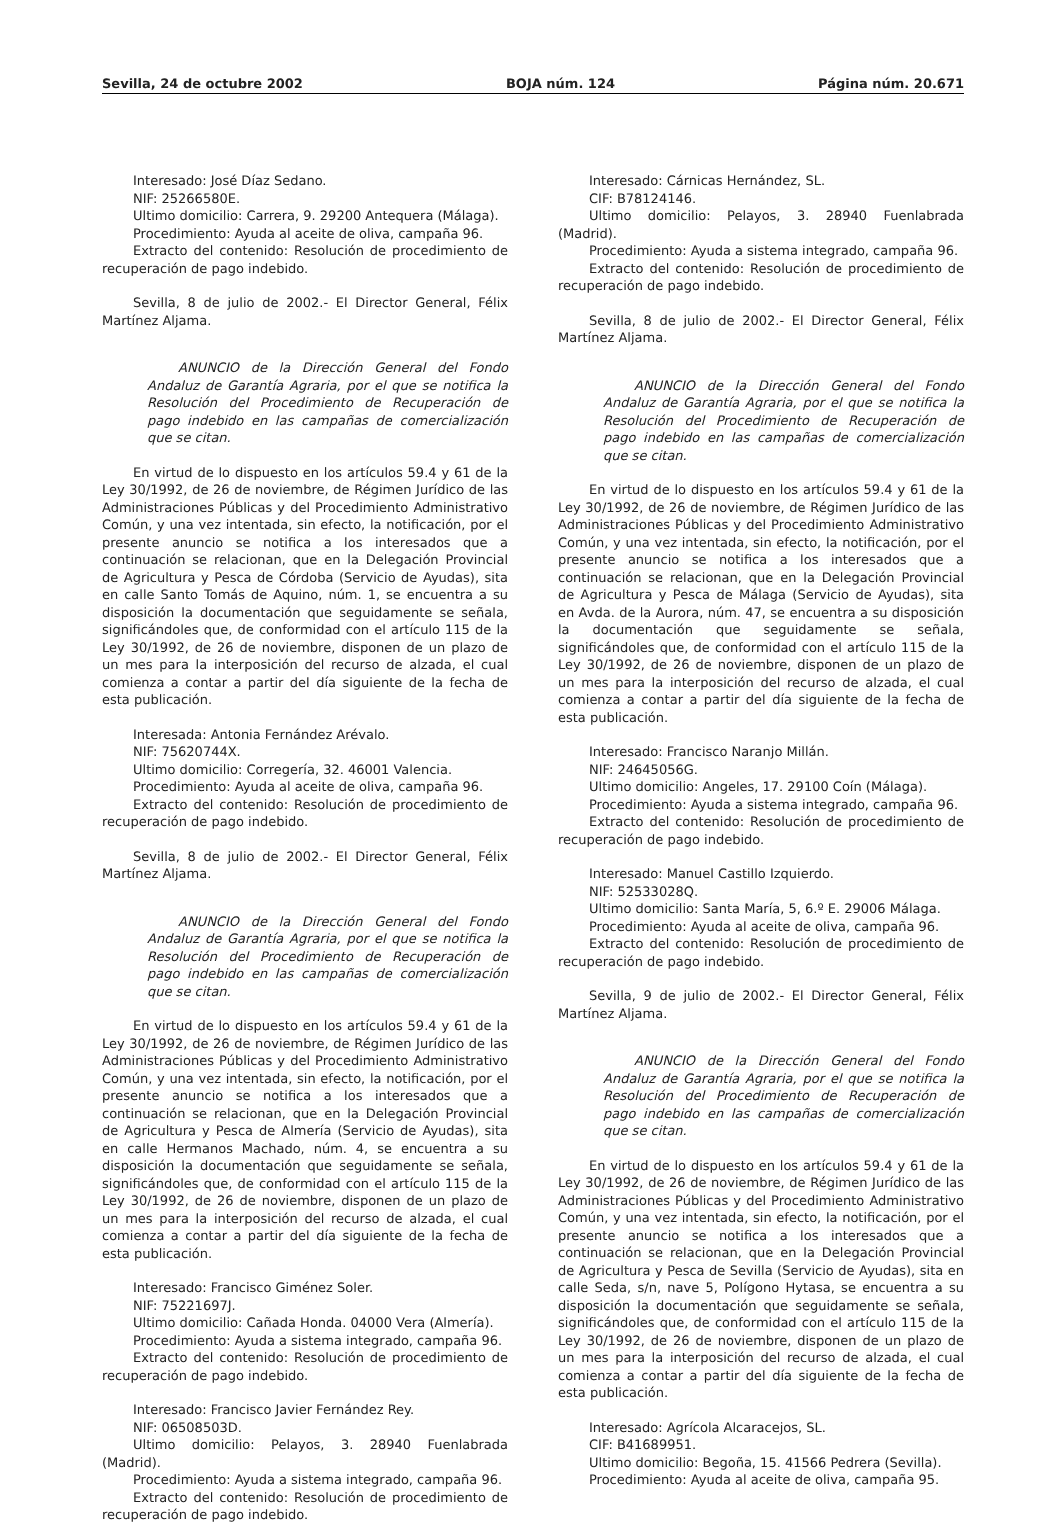Sevilla, 24 de octubre 2002 BOJA núm. 124 Página núm. 20.671
Interesado: José Díaz Sedano.
NIF: 25266580E.
Ultimo domicilio: Carrera, 9. 29200 Antequera (Málaga).
Procedimiento: Ayuda al aceite de oliva, campaña 96.
Extracto del contenido: Resolución de procedimiento de recuperación de pago indebido.
Sevilla, 8 de julio de 2002.- El Director General, Félix Martínez Aljama.
ANUNCIO de la Dirección General del Fondo Andaluz de Garantía Agraria, por el que se notifica la Resolución del Procedimiento de Recuperación de pago indebido en las campañas de comercialización que se citan.
En virtud de lo dispuesto en los artículos 59.4 y 61 de la Ley 30/1992, de 26 de noviembre, de Régimen Jurídico de las Administraciones Públicas y del Procedimiento Administrativo Común, y una vez intentada, sin efecto, la notificación, por el presente anuncio se notifica a los interesados que a continuación se relacionan, que en la Delegación Provincial de Agricultura y Pesca de Córdoba (Servicio de Ayudas), sita en calle Santo Tomás de Aquino, núm. 1, se encuentra a su disposición la documentación que seguidamente se señala, significándoles que, de conformidad con el artículo 115 de la Ley 30/1992, de 26 de noviembre, disponen de un plazo de un mes para la interposición del recurso de alzada, el cual comienza a contar a partir del día siguiente de la fecha de esta publicación.
Interesada: Antonia Fernández Arévalo.
NIF: 75620744X.
Ultimo domicilio: Corregería, 32. 46001 Valencia.
Procedimiento: Ayuda al aceite de oliva, campaña 96.
Extracto del contenido: Resolución de procedimiento de recuperación de pago indebido.
Sevilla, 8 de julio de 2002.- El Director General, Félix Martínez Aljama.
ANUNCIO de la Dirección General del Fondo Andaluz de Garantía Agraria, por el que se notifica la Resolución del Procedimiento de Recuperación de pago indebido en las campañas de comercialización que se citan.
En virtud de lo dispuesto en los artículos 59.4 y 61 de la Ley 30/1992, de 26 de noviembre, de Régimen Jurídico de las Administraciones Públicas y del Procedimiento Administrativo Común, y una vez intentada, sin efecto, la notificación, por el presente anuncio se notifica a los interesados que a continuación se relacionan, que en la Delegación Provincial de Agricultura y Pesca de Almería (Servicio de Ayudas), sita en calle Hermanos Machado, núm. 4, se encuentra a su disposición la documentación que seguidamente se señala, significándoles que, de conformidad con el artículo 115 de la Ley 30/1992, de 26 de noviembre, disponen de un plazo de un mes para la interposición del recurso de alzada, el cual comienza a contar a partir del día siguiente de la fecha de esta publicación.
Interesado: Francisco Giménez Soler.
NIF: 75221697J.
Ultimo domicilio: Cañada Honda. 04000 Vera (Almería).
Procedimiento: Ayuda a sistema integrado, campaña 96.
Extracto del contenido: Resolución de procedimiento de recuperación de pago indebido.
Interesado: Francisco Javier Fernández Rey.
NIF: 06508503D.
Ultimo domicilio: Pelayos, 3. 28940 Fuenlabrada (Madrid).
Procedimiento: Ayuda a sistema integrado, campaña 96.
Extracto del contenido: Resolución de procedimiento de recuperación de pago indebido.
Interesado: Cárnicas Hernández, SL.
CIF: B78124146.
Ultimo domicilio: Pelayos, 3. 28940 Fuenlabrada (Madrid).
Procedimiento: Ayuda a sistema integrado, campaña 96.
Extracto del contenido: Resolución de procedimiento de recuperación de pago indebido.
Sevilla, 8 de julio de 2002.- El Director General, Félix Martínez Aljama.
ANUNCIO de la Dirección General del Fondo Andaluz de Garantía Agraria, por el que se notifica la Resolución del Procedimiento de Recuperación de pago indebido en las campañas de comercialización que se citan.
En virtud de lo dispuesto en los artículos 59.4 y 61 de la Ley 30/1992, de 26 de noviembre, de Régimen Jurídico de las Administraciones Públicas y del Procedimiento Administrativo Común, y una vez intentada, sin efecto, la notificación, por el presente anuncio se notifica a los interesados que a continuación se relacionan, que en la Delegación Provincial de Agricultura y Pesca de Málaga (Servicio de Ayudas), sita en Avda. de la Aurora, núm. 47, se encuentra a su disposición la documentación que seguidamente se señala, significándoles que, de conformidad con el artículo 115 de la Ley 30/1992, de 26 de noviembre, disponen de un plazo de un mes para la interposición del recurso de alzada, el cual comienza a contar a partir del día siguiente de la fecha de esta publicación.
Interesado: Francisco Naranjo Millán.
NIF: 24645056G.
Ultimo domicilio: Angeles, 17. 29100 Coín (Málaga).
Procedimiento: Ayuda a sistema integrado, campaña 96.
Extracto del contenido: Resolución de procedimiento de recuperación de pago indebido.
Interesado: Manuel Castillo Izquierdo.
NIF: 52533028Q.
Ultimo domicilio: Santa María, 5, 6.º E. 29006 Málaga.
Procedimiento: Ayuda al aceite de oliva, campaña 96.
Extracto del contenido: Resolución de procedimiento de recuperación de pago indebido.
Sevilla, 9 de julio de 2002.- El Director General, Félix Martínez Aljama.
ANUNCIO de la Dirección General del Fondo Andaluz de Garantía Agraria, por el que se notifica la Resolución del Procedimiento de Recuperación de pago indebido en las campañas de comercialización que se citan.
En virtud de lo dispuesto en los artículos 59.4 y 61 de la Ley 30/1992, de 26 de noviembre, de Régimen Jurídico de las Administraciones Públicas y del Procedimiento Administrativo Común, y una vez intentada, sin efecto, la notificación, por el presente anuncio se notifica a los interesados que a continuación se relacionan, que en la Delegación Provincial de Agricultura y Pesca de Sevilla (Servicio de Ayudas), sita en calle Seda, s/n, nave 5, Polígono Hytasa, se encuentra a su disposición la documentación que seguidamente se señala, significándoles que, de conformidad con el artículo 115 de la Ley 30/1992, de 26 de noviembre, disponen de un plazo de un mes para la interposición del recurso de alzada, el cual comienza a contar a partir del día siguiente de la fecha de esta publicación.
Interesado: Agrícola Alcaracejos, SL.
CIF: B41689951.
Ultimo domicilio: Begoña, 15. 41566 Pedrera (Sevilla).
Procedimiento: Ayuda al aceite de oliva, campaña 95.